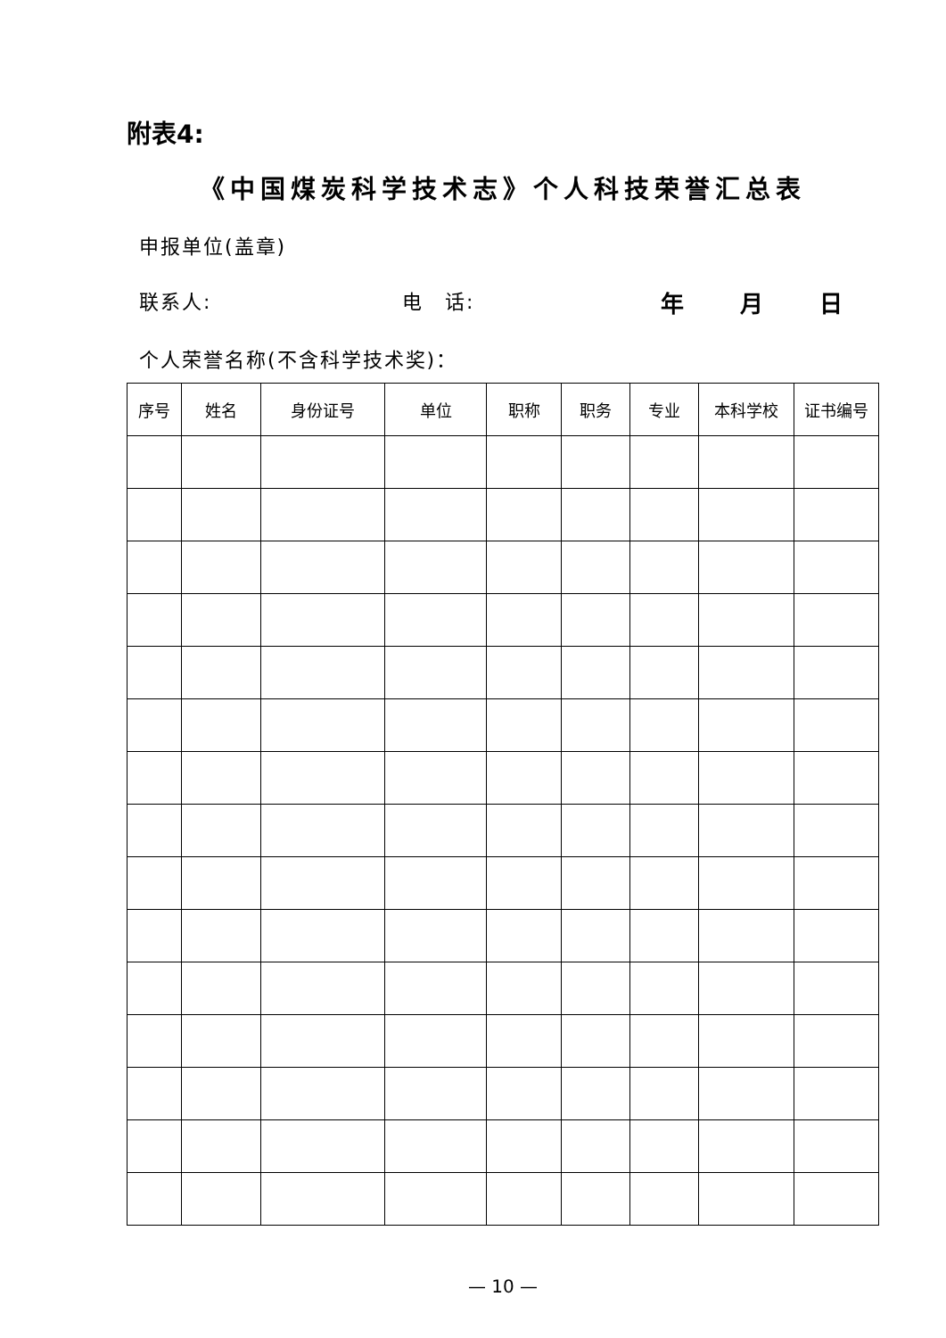附表4:
《中国煤炭科学技术志》个人科技荣誉汇总表
申报单位(盖章)
联系人: 电　话: 年 月 日
个人荣誉名称(不含科学技术奖)：
| 序号 | 姓名 | 身份证号 | 单位 | 职称 | 职务 | 专业 | 本科学校 | 证书编号 |
| --- | --- | --- | --- | --- | --- | --- | --- | --- |
— 10 —